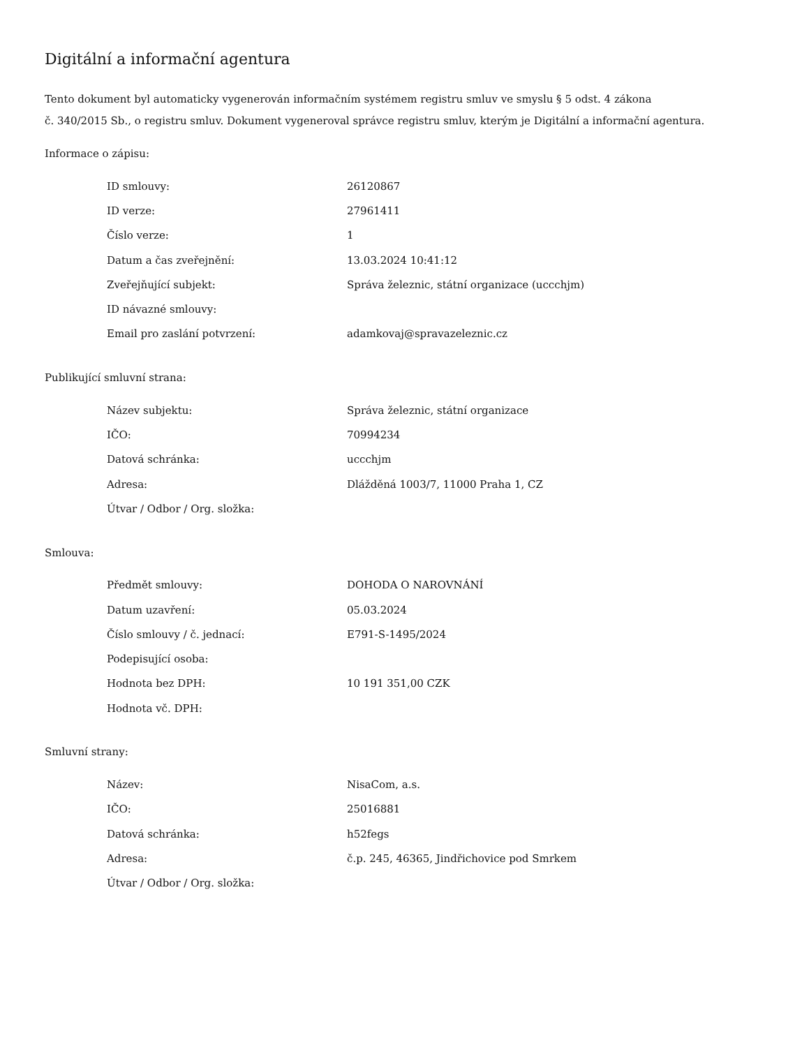Digitální a informační agentura
Tento dokument byl automaticky vygenerován informačním systémem registru smluv ve smyslu § 5 odst. 4 zákona
č. 340/2015 Sb., o registru smluv. Dokument vygeneroval správce registru smluv, kterým je Digitální a informační agentura.
Informace o zápisu:
| ID smlouvy: | 26120867 |
| ID verze: | 27961411 |
| Číslo verze: | 1 |
| Datum a čas zveřejnění: | 13.03.2024 10:41:12 |
| Zveřejňující subjekt: | Správa železnic, státní organizace (uccchjm) |
| ID návazné smlouvy: | |
| Email pro zaslání potvrzení: | adamkovaj@spravazeleznic.cz |
Publikující smluvní strana:
| Název subjektu: | Správa železnic, státní organizace |
| IČO: | 70994234 |
| Datová schránka: | uccchjm |
| Adresa: | Dlážděná 1003/7, 11000 Praha 1, CZ |
| Útvar / Odbor / Org. složka: | |
Smlouva:
| Předmět smlouvy: | DOHODA O NAROVNÁNÍ |
| Datum uzavření: | 05.03.2024 |
| Číslo smlouvy / č. jednací: | E791-S-1495/2024 |
| Podepisující osoba: | |
| Hodnota bez DPH: | 10 191 351,00 CZK |
| Hodnota vč. DPH: | |
Smluvní strany:
| Název: | NisaCom, a.s. |
| IČO: | 25016881 |
| Datová schránka: | h52fegs |
| Adresa: | č.p. 245, 46365, Jindřichovice pod Smrkem |
| Útvar / Odbor / Org. složka: | |